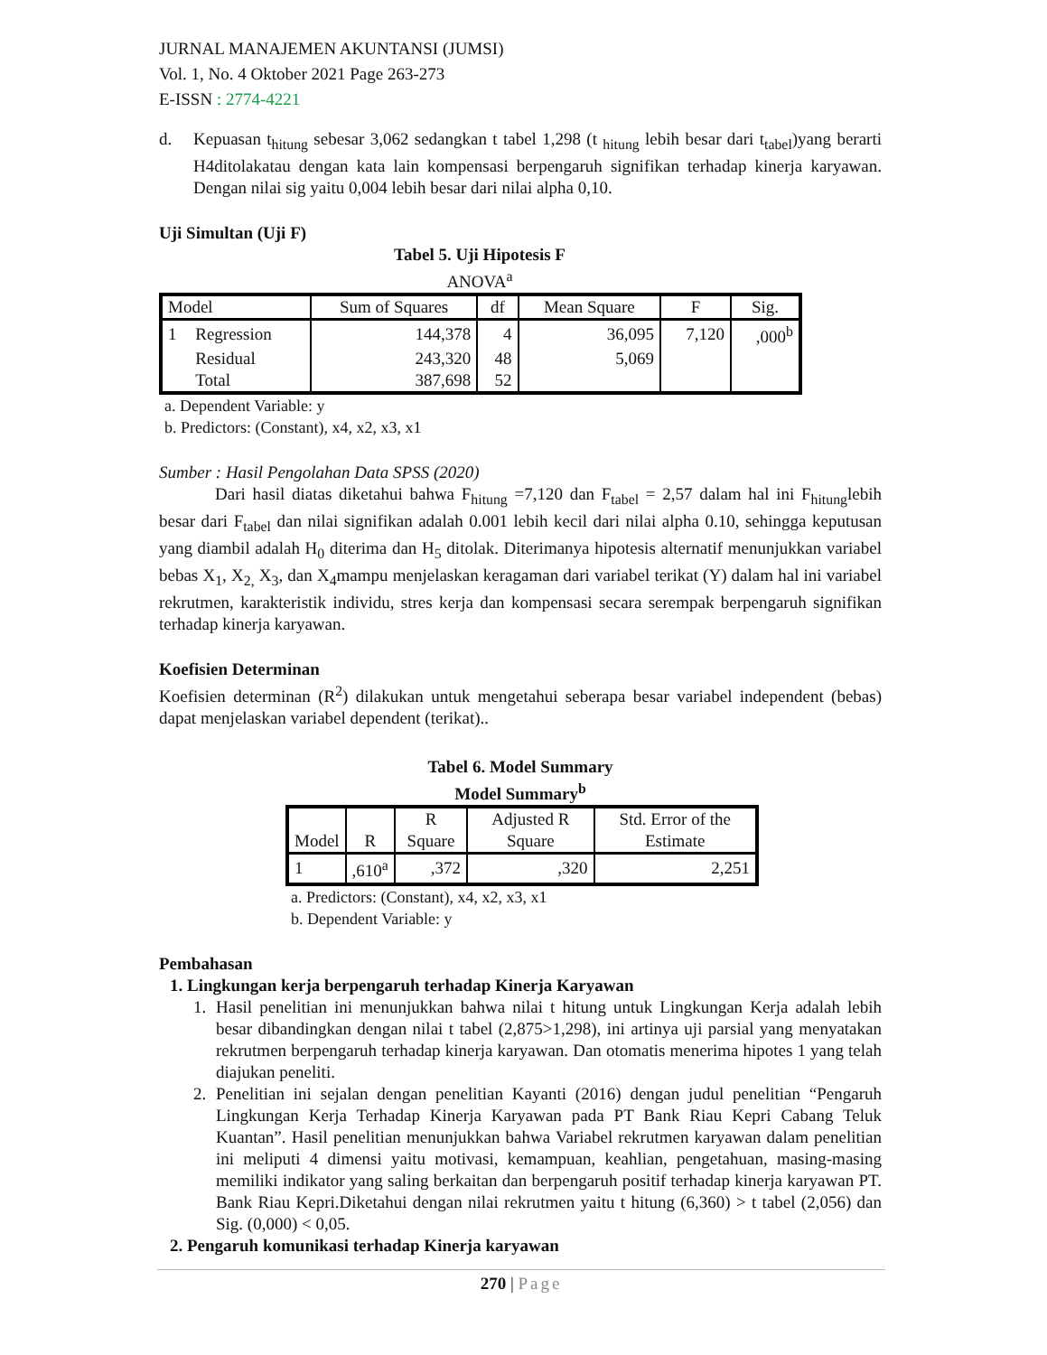JURNAL MANAJEMEN AKUNTANSI (JUMSI)
Vol. 1, No. 4 Oktober 2021 Page 263-273
E-ISSN : 2774-4221
d. Kepuasan t<sub>hitung</sub> sebesar 3,062 sedangkan t tabel 1,298 (t <sub>hitung</sub> lebih besar dari t<sub>tabel</sub>)yang berarti H4ditolakatau dengan kata lain kompensasi berpengaruh signifikan terhadap kinerja karyawan. Dengan nilai sig yaitu 0,004 lebih besar dari nilai alpha 0,10.
Uji Simultan (Uji F)
Tabel 5. Uji Hipotesis F
ANOVA<sup>a</sup>
| Model | | Sum of Squares | df | Mean Square | F | Sig. |
| --- | --- | --- | --- | --- | --- | --- |
| 1 | Regression | 144,378 | 4 | 36,095 | 7,120 | ,000<sup>b</sup> |
| | Residual | 243,320 | 48 | 5,069 | | |
| | Total | 387,698 | 52 | | | |
a. Dependent Variable: y
b. Predictors: (Constant), x4, x2, x3, x1
Sumber : Hasil Pengolahan Data SPSS (2020)
Dari hasil diatas diketahui bahwa F<sub>hitung</sub> =7,120 dan F<sub>tabel</sub> = 2,57 dalam hal ini F<sub>hitung</sub>lebih besar dari F<sub>tabel</sub> dan nilai signifikan adalah 0.001 lebih kecil dari nilai alpha 0.10, sehingga keputusan yang diambil adalah H<sub>0</sub> diterima dan H<sub>5</sub> ditolak. Diterimanya hipotesis alternatif menunjukkan variabel bebas X<sub>1</sub>, X<sub>2,</sub> X<sub>3</sub>, dan X<sub>4</sub>mampu menjelaskan keragaman dari variabel terikat (Y) dalam hal ini variabel rekrutmen, karakteristik individu, stres kerja dan kompensasi secara serempak berpengaruh signifikan terhadap kinerja karyawan.
Koefisien Determinan
Koefisien determinan (R<sup>2</sup>) dilakukan untuk mengetahui seberapa besar variabel independent (bebas) dapat menjelaskan variabel dependent (terikat)..
Tabel 6. Model Summary
Model Summary<sup>b</sup>
| Model | R | R Square | Adjusted R Square | Std. Error of the Estimate |
| --- | --- | --- | --- | --- |
| 1 | ,610<sup>a</sup> | ,372 | ,320 | 2,251 |
a. Predictors: (Constant), x4, x2, x3, x1
b. Dependent Variable: y
Pembahasan
1. Lingkungan kerja berpengaruh terhadap Kinerja Karyawan
1. Hasil penelitian ini menunjukkan bahwa nilai t hitung untuk Lingkungan Kerja adalah lebih besar dibandingkan dengan nilai t tabel (2,875>1,298), ini artinya uji parsial yang menyatakan rekrutmen berpengaruh terhadap kinerja karyawan. Dan otomatis menerima hipotes 1 yang telah diajukan peneliti.
2. Penelitian ini sejalan dengan penelitian Kayanti (2016) dengan judul penelitian “Pengaruh Lingkungan Kerja Terhadap Kinerja Karyawan pada PT Bank Riau Kepri Cabang Teluk Kuantan”. Hasil penelitian menunjukkan bahwa Variabel rekrutmen karyawan dalam penelitian ini meliputi 4 dimensi yaitu motivasi, kemampuan, keahlian, pengetahuan, masing-masing memiliki indikator yang saling berkaitan dan berpengaruh positif terhadap kinerja karyawan PT. Bank Riau Kepri.Diketahui dengan nilai rekrutmen yaitu t hitung (6,360) > t tabel (2,056) dan Sig. (0,000) < 0,05.
2. Pengaruh komunikasi terhadap Kinerja karyawan
270 | Page